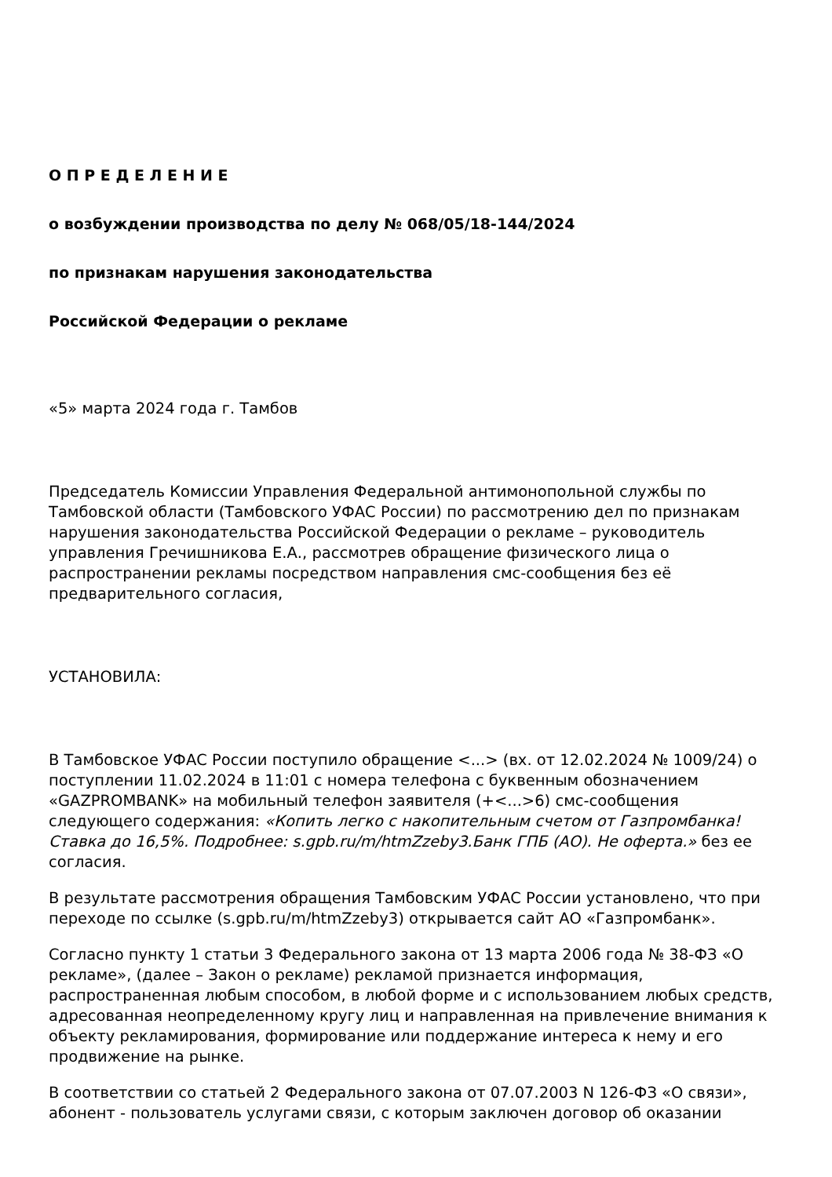О П Р Е Д Е Л Е Н И Е
о возбуждении производства по делу № 068/05/18-144/2024
по признакам нарушения законодательства
Российской Федерации о рекламе
«5» марта 2024 года г. Тамбов
Председатель Комиссии Управления Федеральной антимонопольной службы по Тамбовской области (Тамбовского УФАС России) по рассмотрению дел по признакам нарушения законодательства Российской Федерации о рекламе – руководитель управления Гречишникова Е.А., рассмотрев обращение физического лица о распространении рекламы посредством направления смс-сообщения без её предварительного согласия,
УСТАНОВИЛА:
В Тамбовское УФАС России поступило обращение <...> (вх. от 12.02.2024 № 1009/24) о поступлении 11.02.2024 в 11:01 с номера телефона с буквенным обозначением «GAZPROMBANK» на мобильный телефон заявителя (+<...>6) смс-сообщения следующего содержания: «Копить легко с накопительным счетом от Газпромбанка! Ставка до 16,5%. Подробнее: s.gpb.ru/m/htmZzeby3.Банк ГПБ (АО). Не оферта.» без ее согласия.
В результате рассмотрения обращения Тамбовским УФАС России установлено, что при переходе по ссылке (s.gpb.ru/m/htmZzeby3) открывается сайт АО «Газпромбанк».
Согласно пункту 1 статьи 3 Федерального закона от 13 марта 2006 года № 38-ФЗ «О рекламе», (далее – Закон о рекламе) рекламой признается информация, распространенная любым способом, в любой форме и с использованием любых средств, адресованная неопределенному кругу лиц и направленная на привлечение внимания к объекту рекламирования, формирование или поддержание интереса к нему и его продвижение на рынке.
В соответствии со статьей 2 Федерального закона от 07.07.2003 N 126-ФЗ «О связи», абонент - пользователь услугами связи, с которым заключен договор об оказании